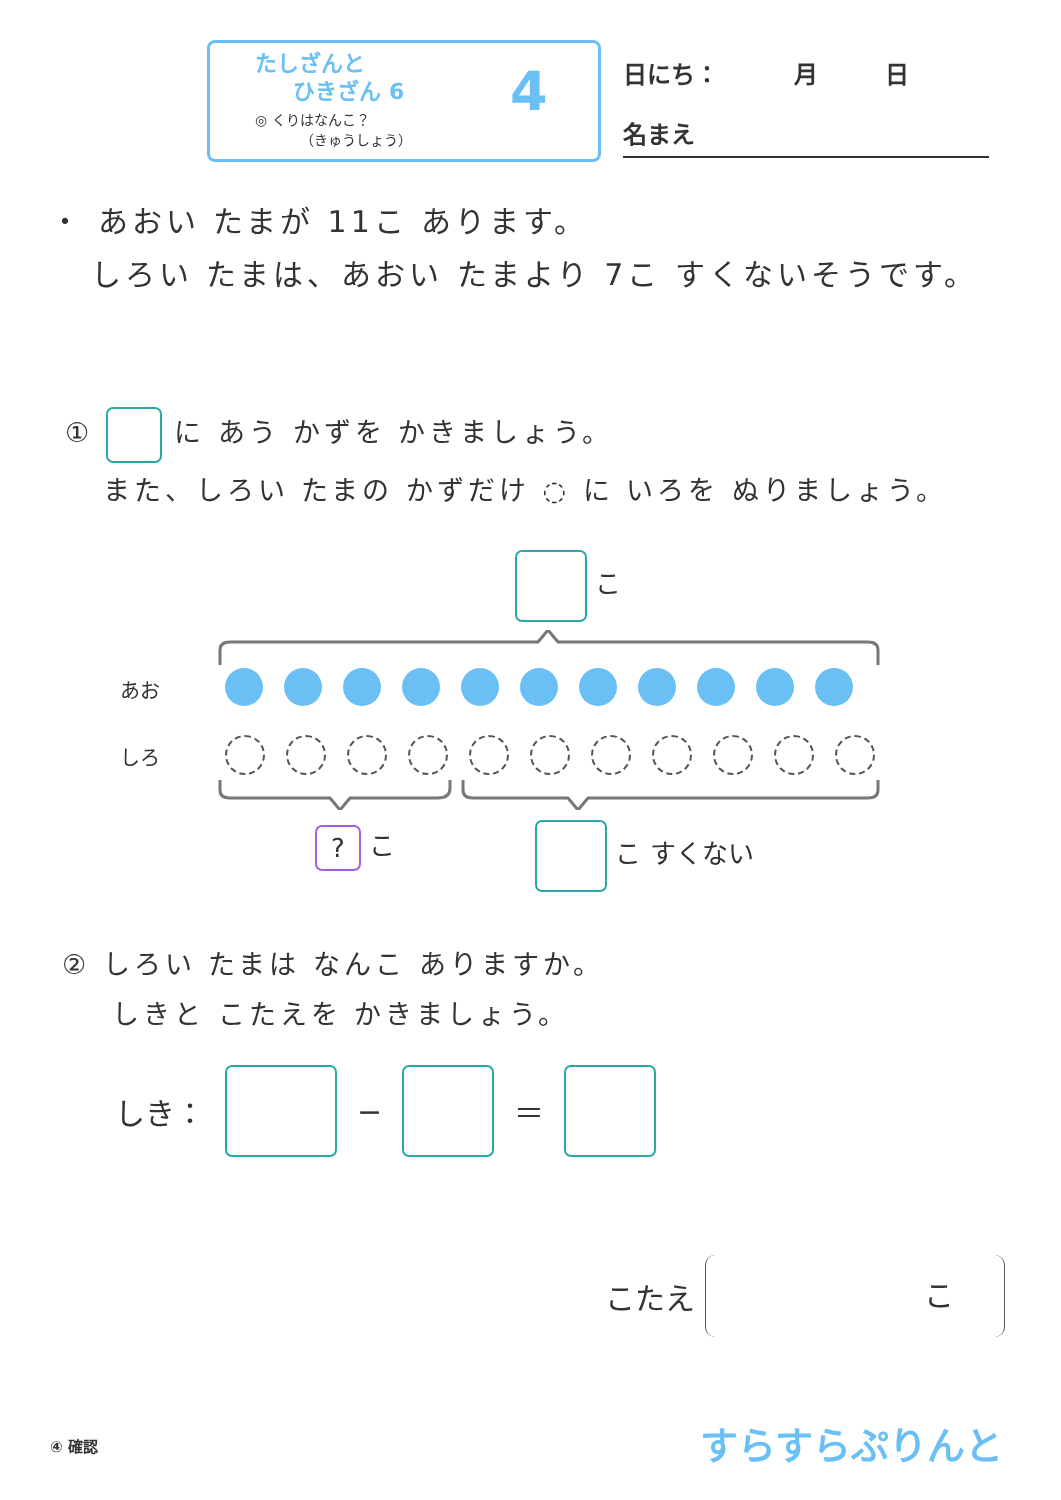たしざんと
ひきざん 6
◎ くりはなんこ？
（きゅうしょう）
4 日にち： 月 日
名まえ
・ あおい たまが 11こ あります。
しろい たまは、あおい たまより 7こ すくないそうです。
① に あう かずを かきましょう。
また、しろい たまの かずだけ ◌ に いろを ぬりましょう。
こ
あお
しろ
? こ こ すくない
② しろい たまは なんこ ありますか。
しきと こたえを かきましょう。
しき： − ＝
こたえ こ
④ 確認 すらすらぷりんと